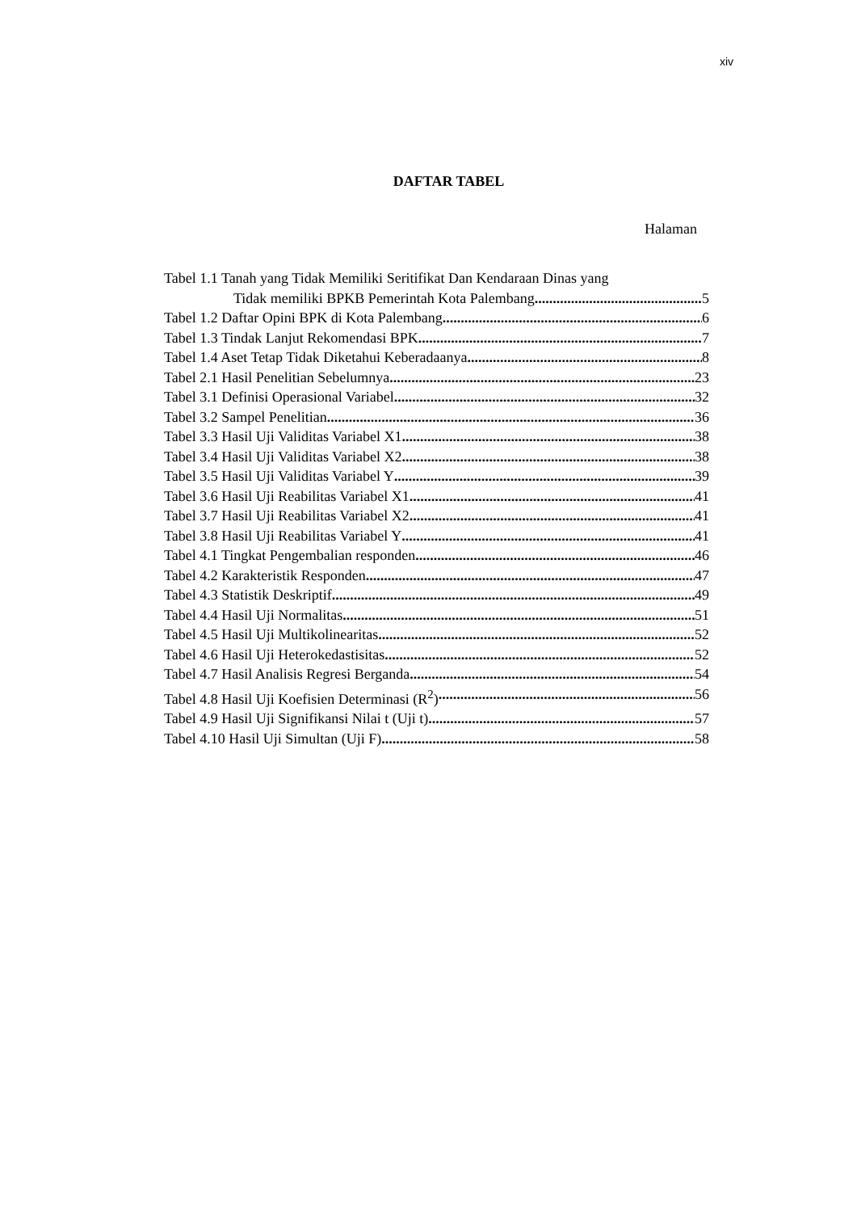xiv
DAFTAR TABEL
Halaman
Tabel 1.1 Tanah yang Tidak Memiliki Seritifikat Dan Kendaraan Dinas yang
Tidak memiliki BPKB Pemerintah Kota Palembang 5
Tabel 1.2 Daftar Opini BPK di Kota Palembang 6
Tabel 1.3 Tindak Lanjut Rekomendasi BPK 7
Tabel 1.4 Aset Tetap Tidak Diketahui Keberadaanya 8
Tabel 2.1 Hasil Penelitian Sebelumnya 23
Tabel 3.1 Definisi Operasional Variabel 32
Tabel 3.2 Sampel Penelitian 36
Tabel 3.3 Hasil Uji Validitas Variabel X1 38
Tabel 3.4 Hasil Uji Validitas Variabel X2 38
Tabel 3.5 Hasil Uji Validitas Variabel Y 39
Tabel 3.6 Hasil Uji Reabilitas Variabel X1 41
Tabel 3.7 Hasil Uji Reabilitas Variabel X2 41
Tabel 3.8 Hasil Uji Reabilitas Variabel Y 41
Tabel 4.1 Tingkat Pengembalian responden 46
Tabel 4.2 Karakteristik Responden 47
Tabel 4.3 Statistik Deskriptif 49
Tabel 4.4 Hasil Uji Normalitas 51
Tabel 4.5 Hasil Uji Multikolinearitas 52
Tabel 4.6 Hasil Uji Heterokedastisitas 52
Tabel 4.7 Hasil Analisis Regresi Berganda 54
Tabel 4.8 Hasil Uji Koefisien Determinasi (R<sup>2</sup>) 56
Tabel 4.9 Hasil Uji Signifikansi Nilai t (Uji t) 57
Tabel 4.10 Hasil Uji Simultan (Uji F) 58